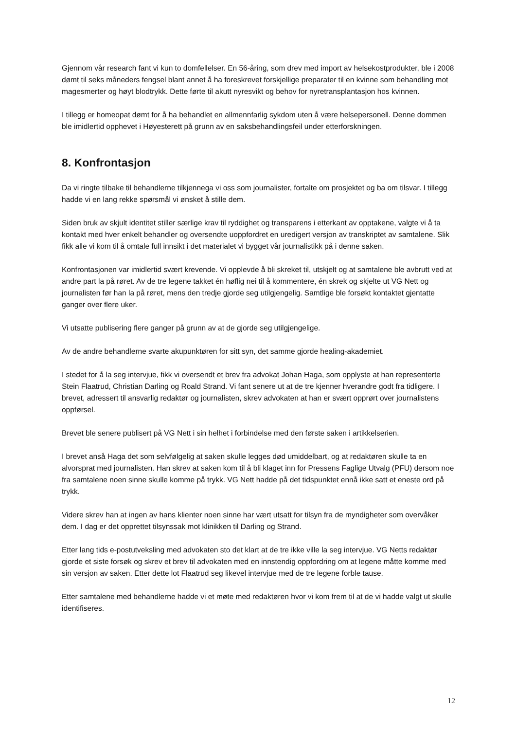Gjennom vår research fant vi kun to domfellelser. En 56-åring, som drev med import av helsekostprodukter, ble i 2008 dømt til seks måneders fengsel blant annet å ha foreskrevet forskjellige preparater til en kvinne som behandling mot magesmerter og høyt blodtrykk. Dette førte til akutt nyresvikt og behov for nyretransplantasjon hos kvinnen.
I tillegg er homeopat dømt for å ha behandlet en allmennfarlig sykdom uten å være helsepersonell. Denne dommen ble imidlertid opphevet i Høyesterett på grunn av en saksbehandlingsfeil under etterforskningen.
8. Konfrontasjon
Da vi ringte tilbake til behandlerne tilkjennega vi oss som journalister, fortalte om prosjektet og ba om tilsvar. I tillegg hadde vi en lang rekke spørsmål vi ønsket å stille dem.
Siden bruk av skjult identitet stiller særlige krav til ryddighet og transparens i etterkant av opptakene, valgte vi å ta kontakt med hver enkelt behandler og oversendte uoppfordret en uredigert versjon av transkriptet av samtalene. Slik fikk alle vi kom til å omtale full innsikt i det materialet vi bygget vår journalistikk på i denne saken.
Konfrontasjonen var imidlertid svært krevende. Vi opplevde å bli skreket til, utskjelt og at samtalene ble avbrutt ved at andre part la på røret. Av de tre legene takket én høflig nei til å kommentere, én skrek og skjelte ut VG Nett og journalisten før han la på røret, mens den tredje gjorde seg utilgjengelig. Samtlige ble forsøkt kontaktet gjentatte ganger over flere uker.
Vi utsatte publisering flere ganger på grunn av at de gjorde seg utilgjengelige.
Av de andre behandlerne svarte akupunktøren for sitt syn, det samme gjorde healing-akademiet.
I stedet for å la seg intervjue, fikk vi oversendt et brev fra advokat Johan Haga, som opplyste at han representerte Stein Flaatrud, Christian Darling og Roald Strand. Vi fant senere ut at de tre kjenner hverandre godt fra tidligere. I brevet, adressert til ansvarlig redaktør og journalisten, skrev advokaten at han er svært opprørt over journalistens oppførsel.
Brevet ble senere publisert på VG Nett i sin helhet i forbindelse med den første saken i artikkelserien.
I brevet anså Haga det som selvfølgelig at saken skulle legges død umiddelbart, og at redaktøren skulle ta en alvorsprat med journalisten. Han skrev at saken kom til å bli klaget inn for Pressens Faglige Utvalg (PFU) dersom noe fra samtalene noen sinne skulle komme på trykk. VG Nett hadde på det tidspunktet ennå ikke satt et eneste ord på trykk.
Videre skrev han at ingen av hans klienter noen sinne har vært utsatt for tilsyn fra de myndigheter som overvåker dem. I dag er det opprettet tilsynssak mot klinikken til Darling og Strand.
Etter lang tids e-postutveksling med advokaten sto det klart at de tre ikke ville la seg intervjue. VG Netts redaktør gjorde et siste forsøk og skrev et brev til advokaten med en innstendig oppfordring om at legene måtte komme med sin versjon av saken. Etter dette lot Flaatrud seg likevel intervjue med de tre legene forble tause.
Etter samtalene med behandlerne hadde vi et møte med redaktøren hvor vi kom frem til at de vi hadde valgt ut skulle identifiseres.
12